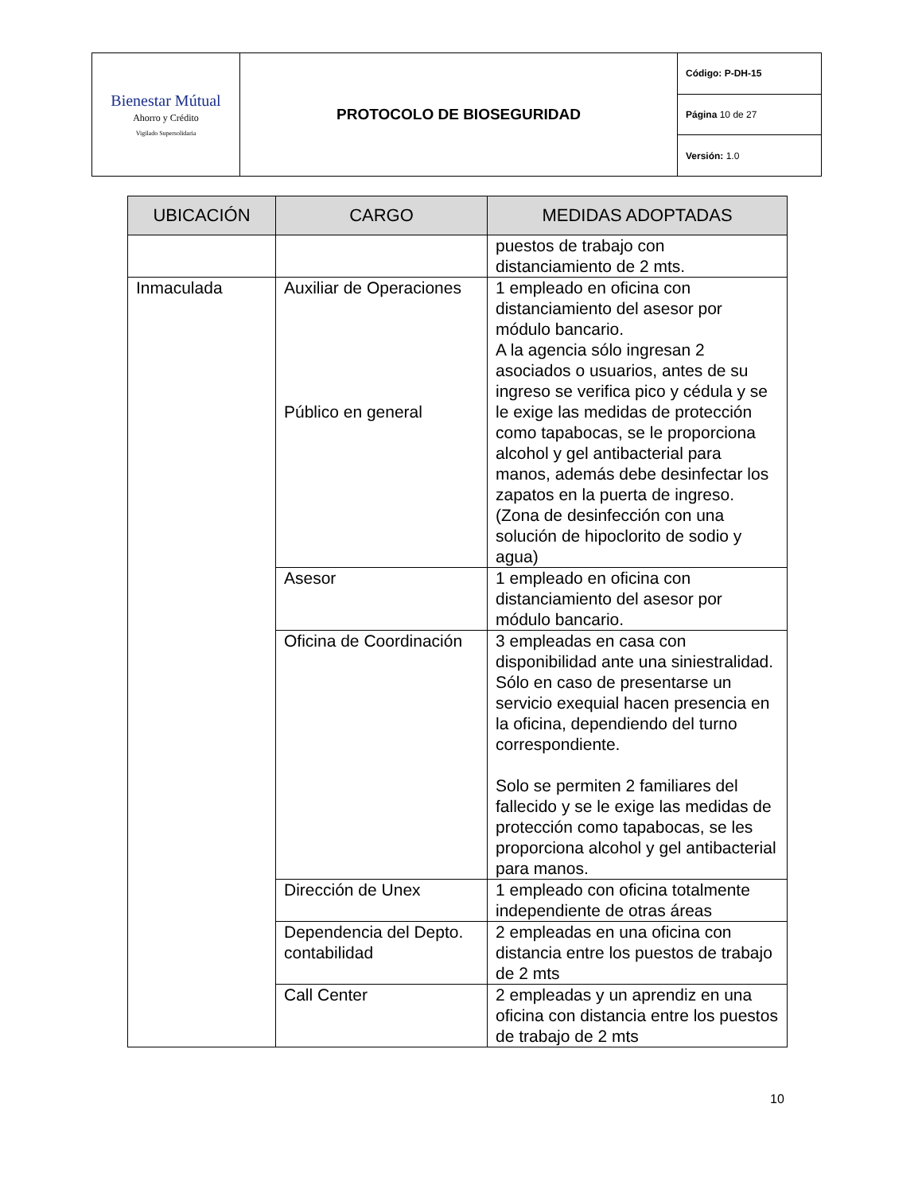| Bienestar Mútual Ahorro y Crédito Vigilado Supersolidaria | PROTOCOLO DE BIOSEGURIDAD | Código: P-DH-15 |
| | | Página 10 de 27 |
| | | Versión: 1.0 |
| UBICACIÓN | CARGO | MEDIDAS ADOPTADAS |
| --- | --- | --- |
| | | puestos de trabajo con distanciamiento de 2 mts. |
| Inmaculada | Auxiliar de Operaciones Público en general | 1 empleado en oficina con distanciamiento del asesor por módulo bancario. A la agencia sólo ingresan 2 asociados o usuarios, antes de su ingreso se verifica pico y cédula y se le exige las medidas de protección como tapabocas, se le proporciona alcohol y gel antibacterial para manos, además debe desinfectar los zapatos en la puerta de ingreso. (Zona de desinfección con una solución de hipoclorito de sodio y agua) |
| | Asesor | 1 empleado en oficina con distanciamiento del asesor por módulo bancario. |
| | Oficina de Coordinación | 3 empleadas en casa con disponibilidad ante una siniestralidad. Sólo en caso de presentarse un servicio exequial hacen presencia en la oficina, dependiendo del turno correspondiente. Solo se permiten 2 familiares del fallecido y se le exige las medidas de protección como tapabocas, se les proporciona alcohol y gel antibacterial para manos. |
| | Dirección de Unex | 1 empleado con oficina totalmente independiente de otras áreas |
| | Dependencia del Depto. contabilidad | 2 empleadas en una oficina con distancia entre los puestos de trabajo de 2 mts |
| | Call Center | 2 empleadas y un aprendiz en una oficina con distancia entre los puestos de trabajo de 2 mts |
10